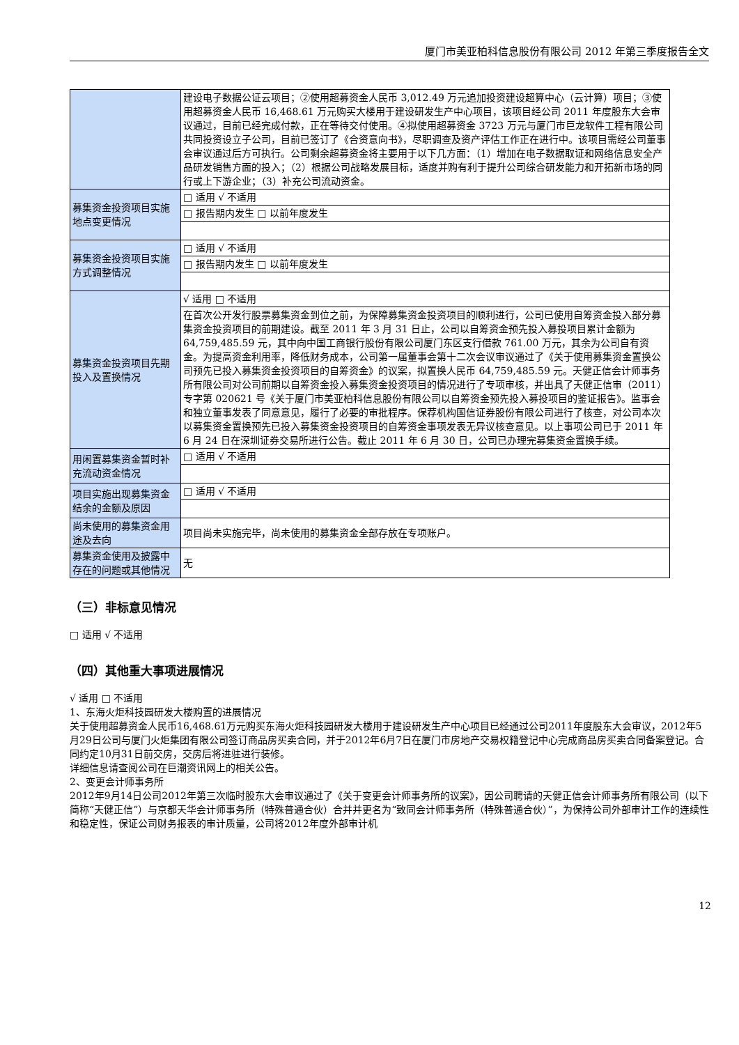厦门市美亚柏科信息股份有限公司 2012 年第三季度报告全文
| | 建设电子数据公证云项目；②使用超募资金人民币 3,012.49 万元追加投资建设超算中心（云计算）项目；③使用超募资金人民币 16,468.61 万元购买大楼用于建设研发生产中心项目，该项目经公司 2011 年度股东大会审议通过，目前已经完成付款，正在等待交付使用。④拟使用超募资金 3723 万元与厦门市巨龙软件工程有限公司共同投资设立子公司，目前已签订了《合资意向书》，尽职调查及资产评估工作正在进行中。该项目需经公司董事会审议通过后方可执行。公司剩余超募资金将主要用于以下几方面：（1）增加在电子数据取证和网络信息安全产品研发销售方面的投入；（2）根据公司战略发展目标，适度并购有利于提升公司综合研发能力和开拓新市场的同行或上下游企业；（3）补充公司流动资金。 |
| 募集资金投资项目实施地点变更情况 | □ 适用 √ 不适用 |
| | □ 报告期内发生 □ 以前年度发生 |
| 募集资金投资项目实施方式调整情况 | □ 适用 √ 不适用 |
| | □ 报告期内发生 □ 以前年度发生 |
| 募集资金投资项目先期投入及置换情况 | √ 适用 □ 不适用 |
| | 在首次公开发行股票募集资金到位之前，为保障募集资金投资项目的顺利进行，公司已使用自筹资金投入部分募集资金投资项目的前期建设。截至 2011 年 3 月 31 日止，公司以自筹资金预先投入募投项目累计金额为 64,759,485.59 元，其中向中国工商银行股份有限公司厦门东区支行借款 761.00 万元，其余为公司自有资金。为提高资金利用率，降低财务成本，公司第一届董事会第十二次会议审议通过了《关于使用募集资金置换公司预先已投入募集资金投资项目的自筹资金》的议案，拟置换人民币 64,759,485.59 元。天健正信会计师事务所有限公司对公司前期以自筹资金投入募集资金投资项目的情况进行了专项审核，并出具了天健正信审（2011）专字第 020621 号《关于厦门市美亚柏科信息股份有限公司以自筹资金预先投入募投项目的鉴证报告》。监事会和独立董事发表了同意意见，履行了必要的审批程序。保荐机构国信证券股份有限公司进行了核查，对公司本次以募集资金置换预先已投入募集资金投资项目的自筹资金事项发表无异议核查意见。以上事项公司已于 2011 年 6 月 24 日在深圳证券交易所进行公告。截止 2011 年 6 月 30 日，公司已办理完募集资金置换手续。 |
| 用闲置募集资金暂时补充流动资金情况 | □ 适用 √ 不适用 |
| 项目实施出现募集资金结余的金额及原因 | □ 适用 √ 不适用 |
| 尚未使用的募集资金用途及去向 | 项目尚未实施完毕，尚未使用的募集资金全部存放在专项账户。 |
| 募集资金使用及披露中存在的问题或其他情况 | 无 |
（三）非标意见情况
□ 适用 √ 不适用
（四）其他重大事项进展情况
√ 适用 □ 不适用
1、东海火炬科技园研发大楼购置的进展情况
关于使用超募资金人民币16,468.61万元购买东海火炬科技园研发大楼用于建设研发生产中心项目已经通过公司2011年度股东大会审议，2012年5月29日公司与厦门火炬集团有限公司签订商品房买卖合同，并于2012年6月7日在厦门市房地产交易权籍登记中心完成商品房买卖合同备案登记。合同约定10月31日前交房，交房后将进驻进行装修。
详细信息请查阅公司在巨潮资讯网上的相关公告。
2、变更会计师事务所
2012年9月14日公司2012年第三次临时股东大会审议通过了《关于变更会计师事务所的议案》，因公司聘请的天健正信会计师事务所有限公司（以下简称“天健正信”）与京都天华会计师事务所（特殊普通合伙）合并并更名为“致同会计师事务所（特殊普通合伙）”，为保持公司外部审计工作的连续性和稳定性，保证公司财务报表的审计质量，公司将2012年度外部审计机
12